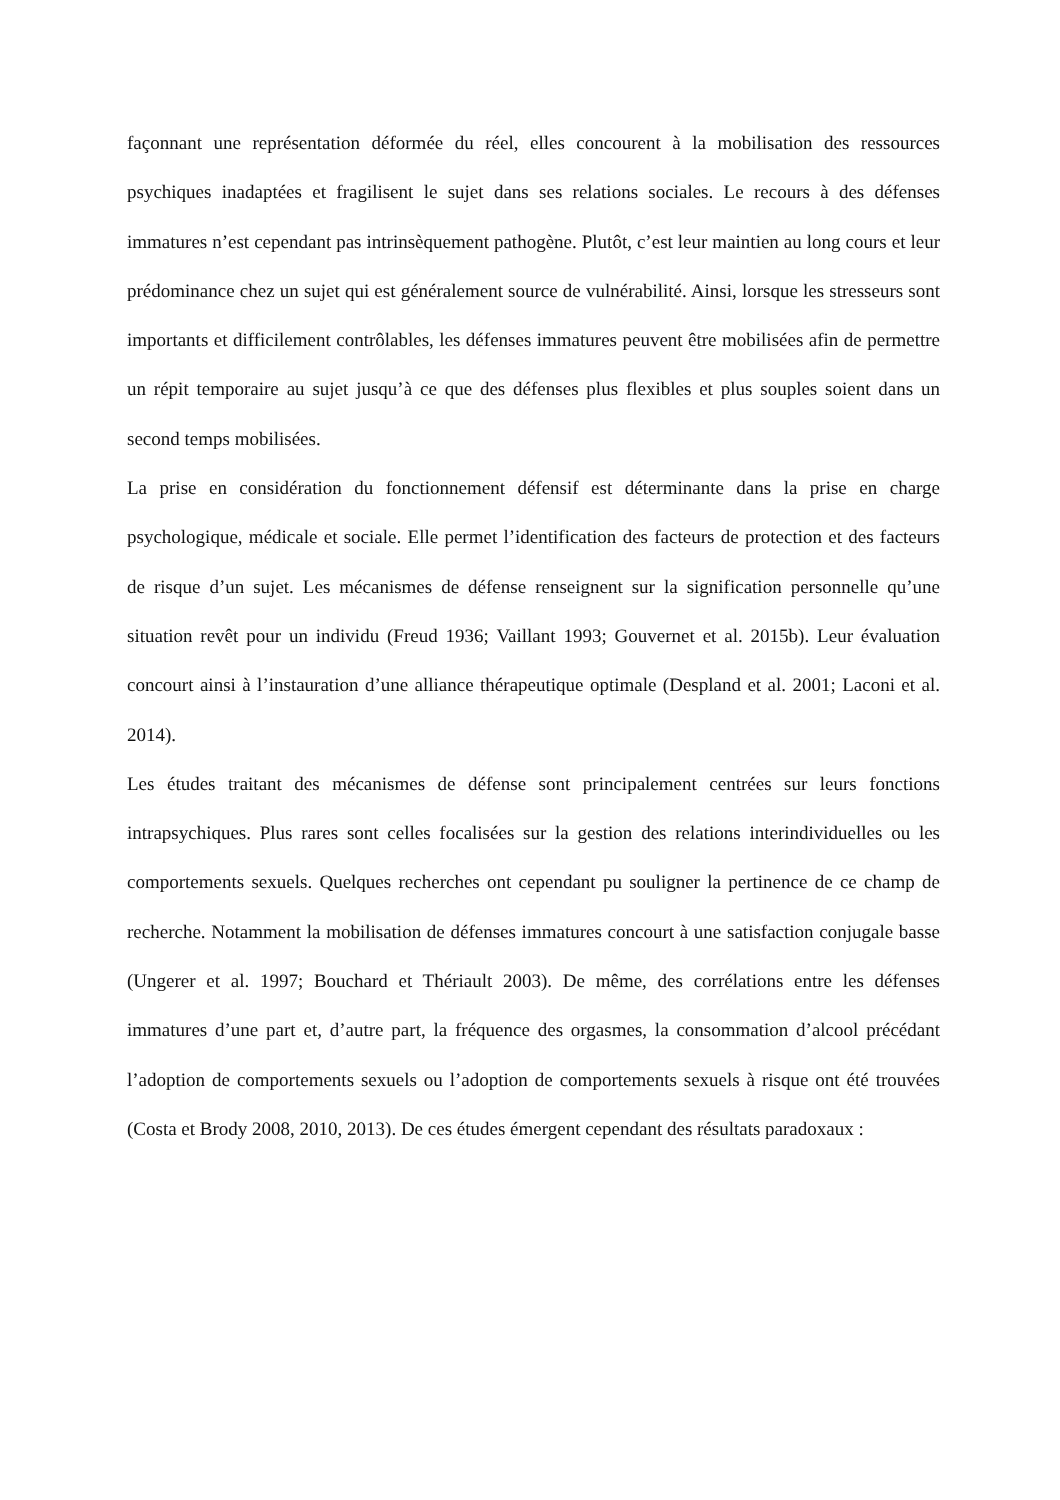façonnant une représentation déformée du réel, elles concourent à la mobilisation des ressources psychiques inadaptées et fragilisent le sujet dans ses relations sociales. Le recours à des défenses immatures n’est cependant pas intrinsèquement pathogène. Plutôt, c’est leur maintien au long cours et leur prédominance chez un sujet qui est généralement source de vulnérabilité. Ainsi, lorsque les stresseurs sont importants et difficilement contrôlables, les défenses immatures peuvent être mobilisées afin de permettre un répit temporaire au sujet jusqu’à ce que des défenses plus flexibles et plus souples soient dans un second temps mobilisées.
La prise en considération du fonctionnement défensif est déterminante dans la prise en charge psychologique, médicale et sociale. Elle permet l’identification des facteurs de protection et des facteurs de risque d’un sujet. Les mécanismes de défense renseignent sur la signification personnelle qu’une situation revêt pour un individu (Freud 1936; Vaillant 1993; Gouvernet et al. 2015b). Leur évaluation concourt ainsi à l’instauration d’une alliance thérapeutique optimale (Despland et al. 2001; Laconi et al. 2014).
Les études traitant des mécanismes de défense sont principalement centrées sur leurs fonctions intrapsychiques. Plus rares sont celles focalisées sur la gestion des relations interindividuelles ou les comportements sexuels. Quelques recherches ont cependant pu souligner la pertinence de ce champ de recherche. Notamment la mobilisation de défenses immatures concourt à une satisfaction conjugale basse (Ungerer et al. 1997; Bouchard et Thériault 2003). De même, des corrélations entre les défenses immatures d’une part et, d’autre part, la fréquence des orgasmes, la consommation d’alcool précédant l’adoption de comportements sexuels ou l’adoption de comportements sexuels à risque ont été trouvées (Costa et Brody 2008, 2010, 2013). De ces études émergent cependant des résultats paradoxaux :